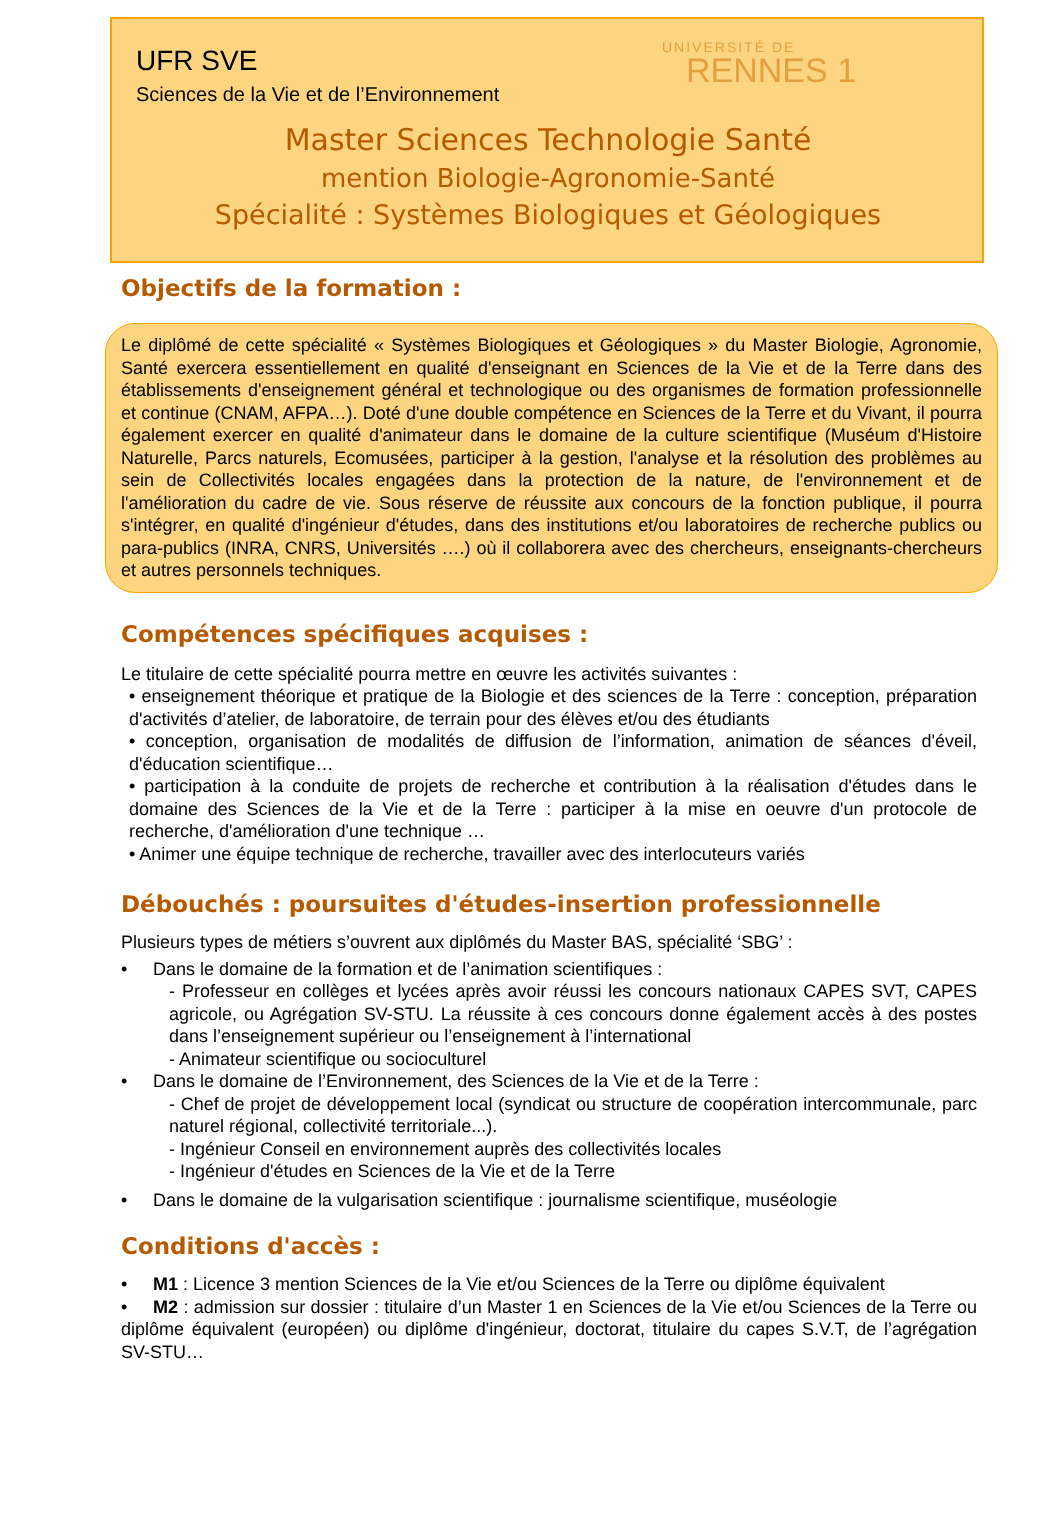UFR SVE
Sciences de la Vie et de l’Environnement
UNIVERSITÉ DE
RENNES 1
Master Sciences Technologie Santé
mention Biologie-Agronomie-Santé
Spécialité : Systèmes Biologiques et Géologiques
Objectifs de la formation :
Le diplômé de cette spécialité « Systèmes Biologiques et Géologiques » du Master Biologie, Agronomie, Santé exercera essentiellement en qualité d'enseignant en Sciences de la Vie et de la Terre dans des établissements d'enseignement général et technologique ou des organismes de formation professionnelle et continue (CNAM, AFPA…). Doté d'une double compétence en Sciences de la Terre et du Vivant, il pourra également exercer en qualité d'animateur dans le domaine de la culture scientifique (Muséum d'Histoire Naturelle, Parcs naturels, Ecomusées, participer à la gestion, l'analyse et la résolution des problèmes au sein de Collectivités locales engagées dans la protection de la nature, de l'environnement et de l'amélioration du cadre de vie. Sous réserve de réussite aux concours de la fonction publique, il pourra s'intégrer, en qualité d'ingénieur d'études, dans des institutions et/ou laboratoires de recherche publics ou para-publics (INRA, CNRS, Universités ….) où il collaborera avec des chercheurs, enseignants-chercheurs et autres personnels techniques.
Compétences spécifiques acquises :
Le titulaire de cette spécialité pourra mettre en œuvre les activités suivantes :
• enseignement théorique et pratique de la Biologie et des sciences de la Terre : conception, préparation d'activités d’atelier, de laboratoire, de terrain pour des élèves et/ou des étudiants
• conception, organisation de modalités de diffusion de l’information, animation de séances d'éveil, d'éducation scientifique…
• participation à la conduite de projets de recherche et contribution à la réalisation d'études dans le domaine des Sciences de la Vie et de la Terre : participer à la mise en oeuvre d'un protocole de recherche, d'amélioration d'une technique …
• Animer une équipe technique de recherche, travailler avec des interlocuteurs variés
Débouchés : poursuites d'études-insertion professionnelle
Plusieurs types de métiers s’ouvrent aux diplômés du Master BAS, spécialité ‘SBG’ :
• Dans le domaine de la formation et de l’animation scientifiques :
- Professeur en collèges et lycées après avoir réussi les concours nationaux CAPES SVT, CAPES agricole, ou Agrégation SV-STU. La réussite à ces concours donne également accès à des postes dans l’enseignement supérieur ou l’enseignement à l’international
- Animateur scientifique ou socioculturel
• Dans le domaine de l’Environnement, des Sciences de la Vie et de la Terre :
- Chef de projet de développement local (syndicat ou structure de coopération intercommunale, parc naturel régional, collectivité territoriale...).
- Ingénieur Conseil en environnement auprès des collectivités locales
- Ingénieur d'études en Sciences de la Vie et de la Terre
• Dans le domaine de la vulgarisation scientifique : journalisme scientifique, muséologie
Conditions d'accès :
• M1 : Licence 3 mention Sciences de la Vie et/ou Sciences de la Terre ou diplôme équivalent
• M2 : admission sur dossier : titulaire d’un Master 1 en Sciences de la Vie et/ou Sciences de la Terre ou diplôme équivalent (européen) ou diplôme d'ingénieur, doctorat, titulaire du capes S.V.T, de l’agrégation SV-STU…